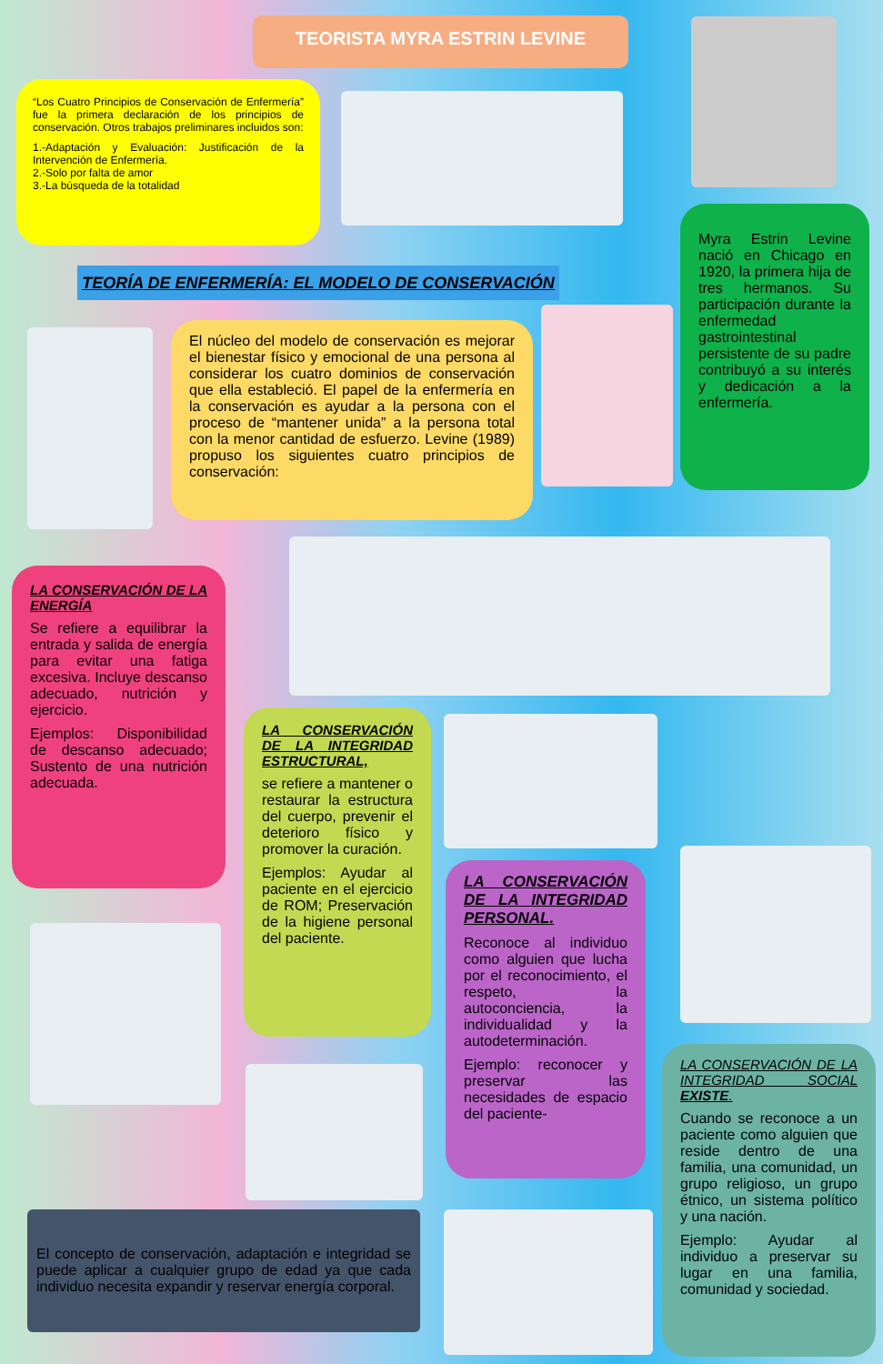TEORISTA MYRA ESTRIN LEVINE
“Los Cuatro Principios de Conservación de Enfermería” fue la primera declaración de los principios de conservación. Otros trabajos preliminares incluidos son:
1.-Adaptación y Evaluación: Justificación de la Intervención de Enfermería.
2.-Solo por falta de amor
3.-La búsqueda de la totalidad
TEORÍA DE ENFERMERÍA: EL MODELO DE CONSERVACIÓN
Myra Estrin Levine nació en Chicago en 1920, la primera hija de tres hermanos. Su participación durante la enfermedad gastrointestinal persistente de su padre contribuyó a su interés y dedicación a la enfermería.
El núcleo del modelo de conservación es mejorar el bienestar físico y emocional de una persona al considerar los cuatro dominios de conservación que ella estableció. El papel de la enfermería en la conservación es ayudar a la persona con el proceso de “mantener unida” a la persona total con la menor cantidad de esfuerzo. Levine (1989) propuso los siguientes cuatro principios de conservación:
LA CONSERVACIÓN DE LA ENERGÍA
Se refiere a equilibrar la entrada y salida de energía para evitar una fatiga excesiva. Incluye descanso adecuado, nutrición y ejercicio.
Ejemplos: Disponibilidad de descanso adecuado; Sustento de una nutrición adecuada.
LA CONSERVACIÓN DE LA INTEGRIDAD ESTRUCTURAL,
se refiere a mantener o restaurar la estructura del cuerpo, prevenir el deterioro físico y promover la curación.
Ejemplos: Ayudar al paciente en el ejercicio de ROM; Preservación de la higiene personal del paciente.
LA CONSERVACIÓN DE LA INTEGRIDAD PERSONAL.
Reconoce al individuo como alguien que lucha por el reconocimiento, el respeto, la autoconciencia, la individualidad y la autodeterminación.
Ejemplo: reconocer y preservar las necesidades de espacio del paciente-
LA CONSERVACIÓN DE LA INTEGRIDAD SOCIAL EXISTE.
Cuando se reconoce a un paciente como alguien que reside dentro de una familia, una comunidad, un grupo religioso, un grupo étnico, un sistema político y una nación.
Ejemplo: Ayudar al individuo a preservar su lugar en una familia, comunidad y sociedad.
El concepto de conservación, adaptación e integridad se puede aplicar a cualquier grupo de edad ya que cada individuo necesita expandir y reservar energía corporal.